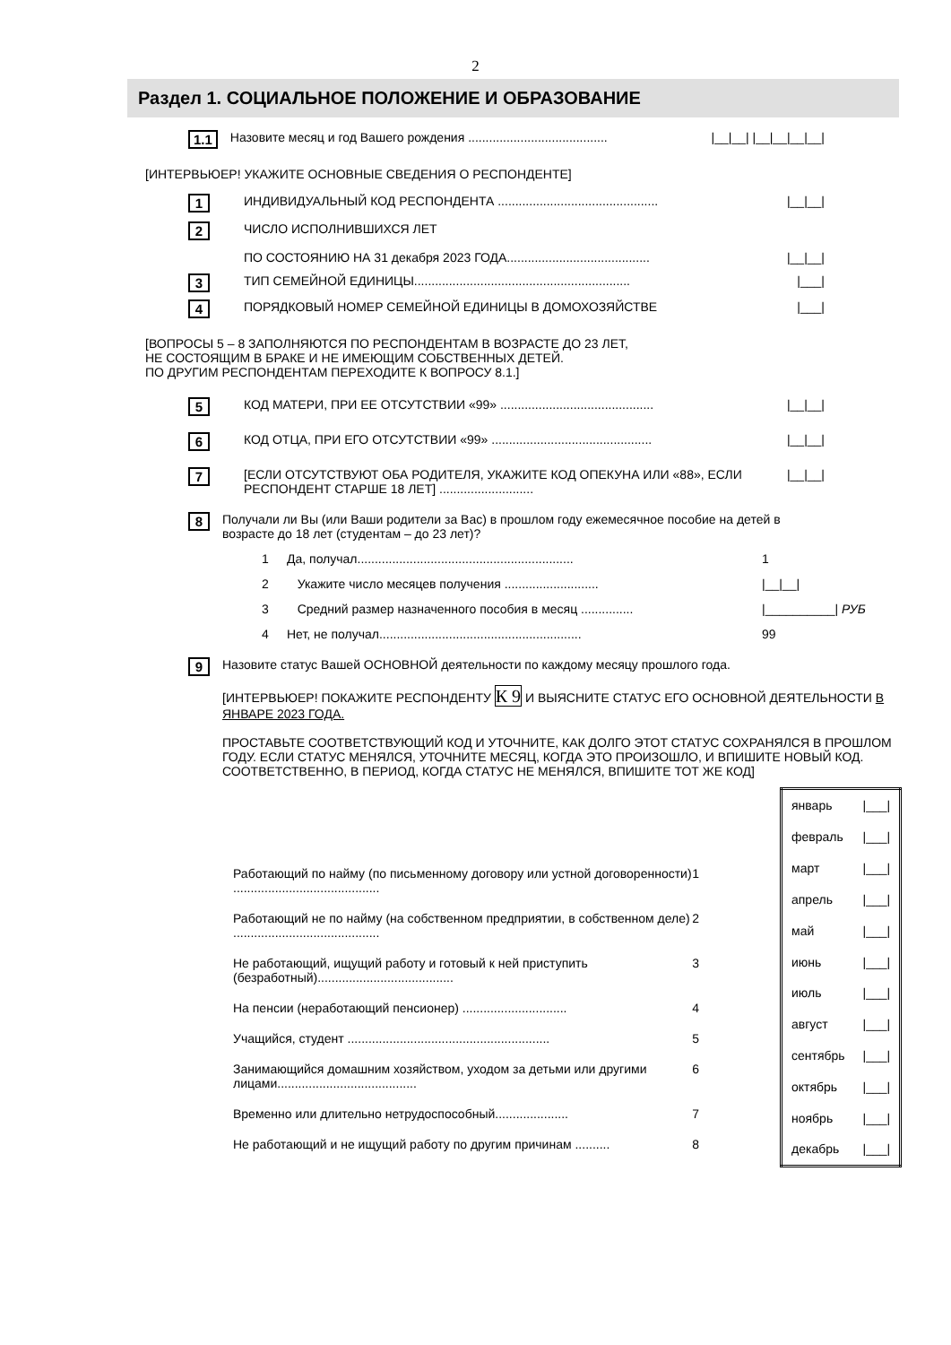2
Раздел 1. СОЦИАЛЬНОЕ ПОЛОЖЕНИЕ И ОБРАЗОВАНИЕ
1.1 Назовите месяц и год Вашего рождения ........................................ |__|__| |__|__|__|__|
[ИНТЕРВЬЮЕР! УКАЖИТЕ ОСНОВНЫЕ СВЕДЕНИЯ О РЕСПОНДЕНТЕ]
1 ИНДИВИДУАЛЬНЫЙ КОД РЕСПОНДЕНТА .............................................. |__|__|
2 ЧИСЛО ИСПОЛНИВШИХСЯ ЛЕТ
ПО СОСТОЯНИЮ НА 31 декабря 2023 ГОДА.........................................
|__|__|
3 ТИП СЕМЕЙНОЙ ЕДИНИЦЫ.............................................................. |___|
4 ПОРЯДКОВЫЙ НОМЕР СЕМЕЙНОЙ ЕДИНИЦЫ В ДОМОХОЗЯЙСТВЕ |___|
[ВОПРОСЫ 5 – 8 ЗАПОЛНЯЮТСЯ ПО РЕСПОНДЕНТАМ В ВОЗРАСТЕ ДО 23 ЛЕТ,
НЕ СОСТОЯЩИМ В БРАКЕ И НЕ ИМЕЮЩИМ СОБСТВЕННЫХ ДЕТЕЙ.
ПО ДРУГИМ РЕСПОНДЕНТАМ ПЕРЕХОДИТЕ К ВОПРОСУ 8.1.]
5 КОД МАТЕРИ, ПРИ ЕЕ ОТСУТСТВИИ «99» ............................................ |__|__|
6 КОД ОТЦА, ПРИ ЕГО ОТСУТСТВИИ «99» .............................................. |__|__|
7 [ЕСЛИ ОТСУТСТВУЮТ ОБА РОДИТЕЛЯ, УКАЖИТЕ КОД ОПЕКУНА ИЛИ «88», ЕСЛИ РЕСПОНДЕНТ СТАРШЕ 18 ЛЕТ] ........................... |__|__|
8 Получали ли Вы (или Ваши родители за Вас) в прошлом году ежемесячное пособие на детей в возрасте до 18 лет (студентам – до 23 лет)?
1 Да, получал.............................................................. 1
2 Укажите число месяцев получения ........................... |__|__|
3 Средний размер назначенного пособия в месяц ............... |__________| РУБ
4 Нет, не получал.......................................................... 99
9 Назовите статус Вашей ОСНОВНОЙ деятельности по каждому месяцу прошлого года.
[ИНТЕРВЬЮЕР! ПОКАЖИТЕ РЕСПОНДЕНТУ К 9 И ВЫЯСНИТЕ СТАТУС ЕГО ОСНОВНОЙ ДЕЯТЕЛЬНОСТИ В ЯНВАРЕ 2023 ГОДА.
ПРОСТАВЬТЕ СООТВЕТСТВУЮЩИЙ КОД И УТОЧНИТЕ, КАК ДОЛГО ЭТОТ СТАТУС СОХРАНЯЛСЯ В ПРОШЛОМ ГОДУ. ЕСЛИ СТАТУС МЕНЯЛСЯ, УТОЧНИТЕ МЕСЯЦ, КОГДА ЭТО ПРОИЗОШЛО, И ВПИШИТЕ НОВЫЙ КОД. СООТВЕТСТВЕННО, В ПЕРИОД, КОГДА СТАТУС НЕ МЕНЯЛСЯ, ВПИШИТЕ ТОТ ЖЕ КОД]
Работающий по найму (по письменному договору или устной договоренности) .......................................... 1
Работающий не по найму (на собственном предприятии, в собственном деле) .......................................... 2
Не работающий, ищущий работу и готовый к ней приступить (безработный)....................................... 3
На пенсии (неработающий пенсионер) .............................. 4
Учащийся, студент .......................................................... 5
Занимающийся домашним хозяйством, уходом за детьми или другими лицами........................................ 6
Временно или длительно нетрудоспособный..................... 7
Не работающий и не ищущий работу по другим причинам .......... 8
| январь | /___/ |
| февраль | /___/ |
| март | /___/ |
| апрель | /___/ |
| май | /___/ |
| июнь | /___/ |
| июль | /___/ |
| август | /___/ |
| сентябрь | /___/ |
| октябрь | /___/ |
| ноябрь | /___/ |
| декабрь | /___/ |